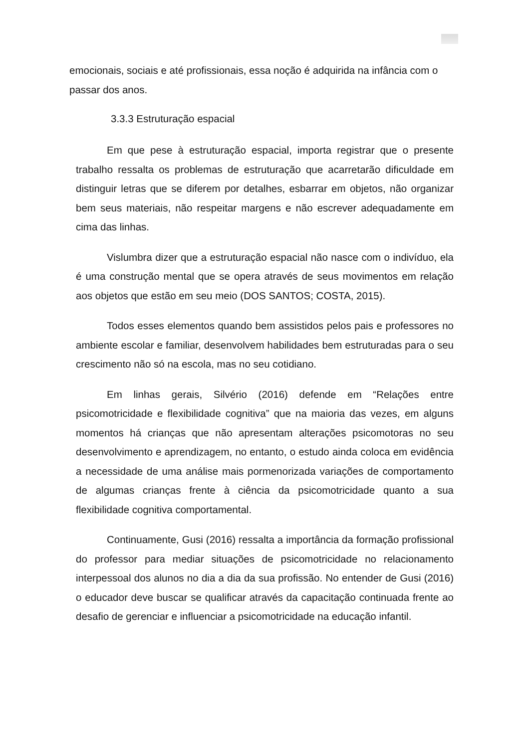emocionais, sociais e até profissionais, essa noção é adquirida na infância com o passar dos anos.
3.3.3 Estruturação espacial
Em que pese à estruturação espacial, importa registrar que o presente trabalho ressalta os problemas de estruturação que acarretarão dificuldade em distinguir letras que se diferem por detalhes, esbarrar em objetos, não organizar bem seus materiais, não respeitar margens e não escrever adequadamente em cima das linhas.
Vislumbra dizer que a estruturação espacial não nasce com o indivíduo, ela é uma construção mental que se opera através de seus movimentos em relação aos objetos que estão em seu meio (DOS SANTOS; COSTA, 2015).
Todos esses elementos quando bem assistidos pelos pais e professores no ambiente escolar e familiar, desenvolvem habilidades bem estruturadas para o seu crescimento não só na escola, mas no seu cotidiano.
Em linhas gerais, Silvério (2016) defende em “Relações entre psicomotricidade e flexibilidade cognitiva” que na maioria das vezes, em alguns momentos há crianças que não apresentam alterações psicomotoras no seu desenvolvimento e aprendizagem, no entanto, o estudo ainda coloca em evidência a necessidade de uma análise mais pormenorizada variações de comportamento de algumas crianças frente à ciência da psicomotricidade quanto a sua flexibilidade cognitiva comportamental.
Continuamente, Gusi (2016) ressalta a importância da formação profissional do professor para mediar situações de psicomotricidade no relacionamento interpessoal dos alunos no dia a dia da sua profissão. No entender de Gusi (2016) o educador deve buscar se qualificar através da capacitação continuada frente ao desafio de gerenciar e influenciar a psicomotricidade na educação infantil.